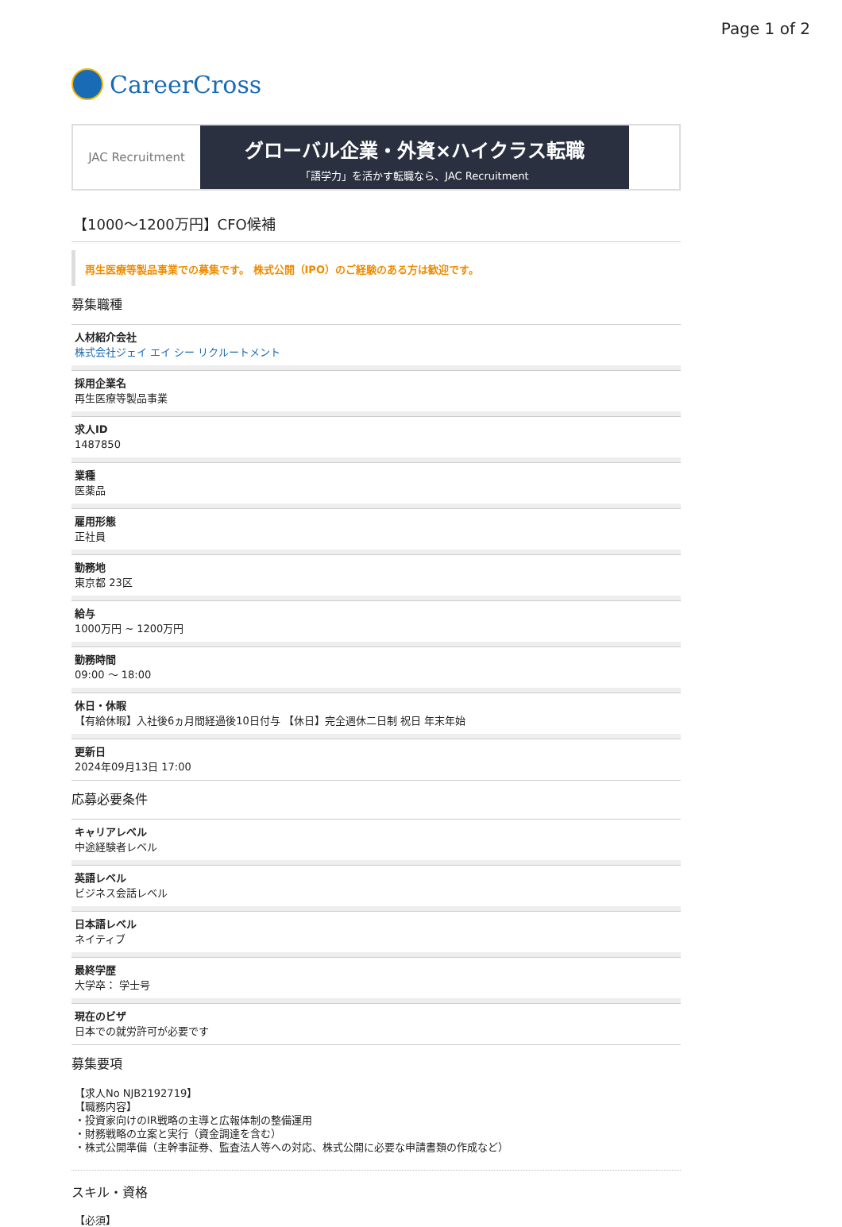Page 1 of 2
CareerCross
JAC Recruitment
グローバル企業・外資×ハイクラス転職
「語学力」を活かす転職なら、JAC Recruitment
【1000～1200万円】CFO候補
再生医療等製品事業での募集です。 株式公開（IPO）のご経験のある方は歓迎です。
募集職種
人材紹介会社
株式会社ジェイ エイ シー リクルートメント
採用企業名
再生医療等製品事業
求人ID
1487850
業種
医薬品
雇用形態
正社員
勤務地
東京都 23区
給与
1000万円 ~ 1200万円
勤務時間
09:00 〜 18:00
休日・休暇
【有給休暇】入社後6ヵ月間経過後10日付与 【休日】完全週休二日制 祝日 年末年始
更新日
2024年09月13日 17:00
応募必要条件
キャリアレベル
中途経験者レベル
英語レベル
ビジネス会話レベル
日本語レベル
ネイティブ
最終学歴
大学卒： 学士号
現在のビザ
日本での就労許可が必要です
募集要項
【求人No NJB2192719】
【職務内容】
・投資家向けのIR戦略の主導と広報体制の整備運用
・財務戦略の立案と実行（資金調達を含む）
・株式公開準備（主幹事証券、監査法人等への対応、株式公開に必要な申請書類の作成など）
スキル・資格
【必須】